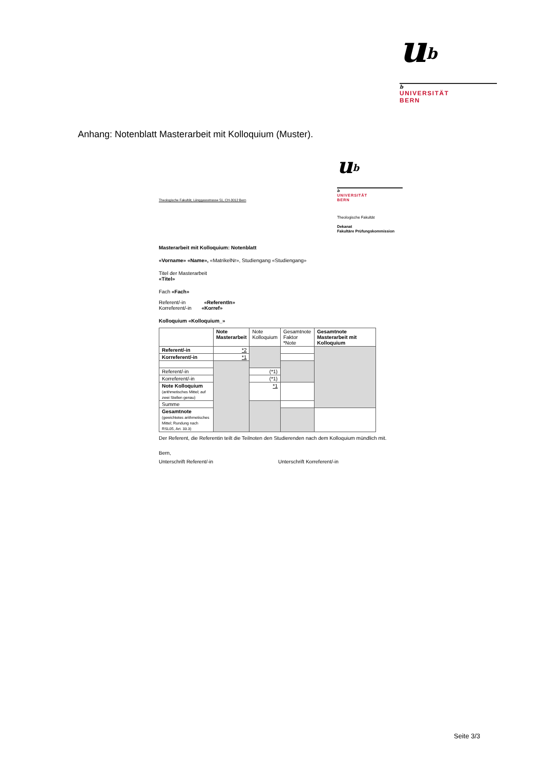u<sup>b</sup>
b
UNIVERSITÄT
BERN
Anhang: Notenblatt Masterarbeit mit Kolloquium (Muster).
u<sup>b</sup>
b
UNIVERSITÄT
BERN
Theologische Fakultät, Länggassstrasse 51, CH-3012 Bern
Theologische Fakultät
Dekanat
Fakultäre Prüfungskommission
Masterarbeit mit Kolloquium: Notenblatt
«Vorname» «Name», «MatrikelNr», Studiengang «Studiengang»
Titel der Masterarbeit
«Titel»
Fach «Fach»
Referent/-in «ReferentIn»
Korreferent/-in «Korref»
Kolloquium «Kolloquium_»
| | Note Masterarbeit | Note Kolloquium | Gesamtnote Faktor *Note | Gesamtnote Masterarbeit mit Kolloquium |
| Referent/-in | *2 | | | |
| Korreferent/-in | *1 | | | |
| Referent/-in | | (*1) | | |
| Korreferent/-in | | (*1) | | |
| Note Kolloquium (arithmetisches Mittel; auf zwei Stellen genau) | | *1 | | |
| Summe | | | | |
| Gesamtnote (gewichtetes arithmetisches Mittel; Rundung nach RSL05, Art. 33.3) | | | | |
Der Referent, die Referentin teilt die Teilnoten den Studierenden nach dem Kolloquium mündlich mit.
Bern,
Unterschrift Referent/-in Unterschrift Korreferent/-in
Seite 3/3